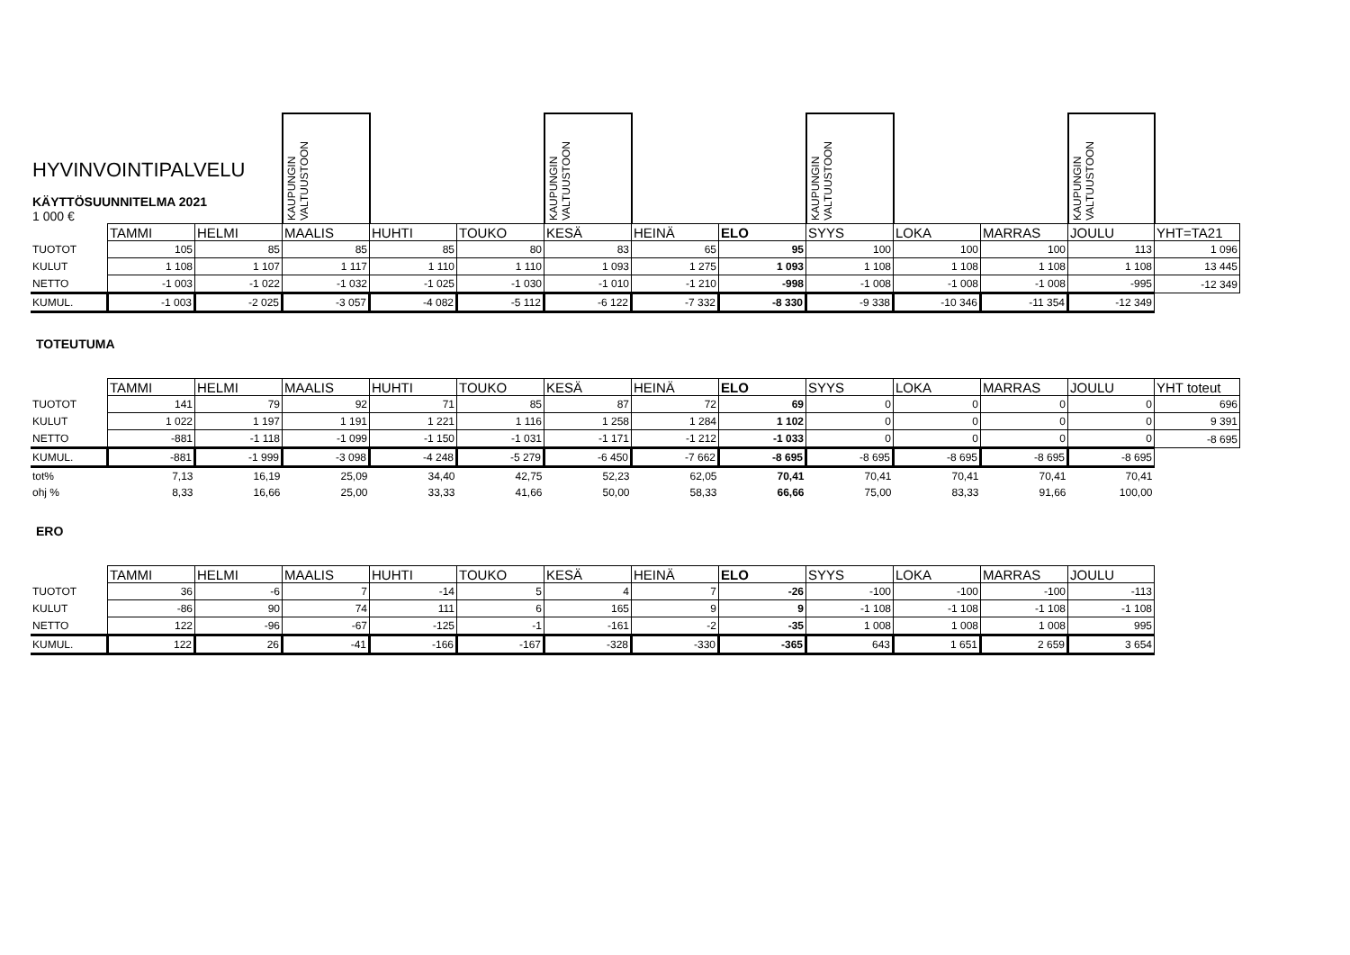| HYVINVOINTIPALVELU KÄYTTÖSUUNNITELMA 2021 1 000 € | | | KAUPUNGIN VALTUUSTOON | | | KAUPUNGIN VALTUUSTOON | | | KAUPUNGIN VALTUUSTOON | | | KAUPUNGIN VALTUUSTOON | |
| | TAMMI | HELMI | MAALIS | HUHTI | TOUKO | KESÄ | HEINÄ | ELO | SYYS | LOKA | MARRAS | JOULU | YHT=TA21 |
| TUOTOT | 105 | 85 | 85 | 85 | 80 | 83 | 65 | 95 | 100 | 100 | 100 | 113 | 1 096 |
| KULUT | 1 108 | 1 107 | 1 117 | 1 110 | 1 110 | 1 093 | 1 275 | 1 093 | 1 108 | 1 108 | 1 108 | 1 108 | 13 445 |
| NETTO | -1 003 | -1 022 | -1 032 | -1 025 | -1 030 | -1 010 | -1 210 | -998 | -1 008 | -1 008 | -1 008 | -995 | -12 349 |
| KUMUL. | -1 003 | -2 025 | -3 057 | -4 082 | -5 112 | -6 122 | -7 332 | -8 330 | -9 338 | -10 346 | -11 354 | -12 349 | |
TOTEUTUMA
| | TAMMI | HELMI | MAALIS | HUHTI | TOUKO | KESÄ | HEINÄ | ELO | SYYS | LOKA | MARRAS | JOULU | YHT toteut |
| TUOTOT | 141 | 79 | 92 | 71 | 85 | 87 | 72 | 69 | 0 | 0 | 0 | 0 | 696 |
| KULUT | 1 022 | 1 197 | 1 191 | 1 221 | 1 116 | 1 258 | 1 284 | 1 102 | 0 | 0 | 0 | 0 | 9 391 |
| NETTO | -881 | -1 118 | -1 099 | -1 150 | -1 031 | -1 171 | -1 212 | -1 033 | 0 | 0 | 0 | 0 | -8 695 |
| KUMUL. | -881 | -1 999 | -3 098 | -4 248 | -5 279 | -6 450 | -7 662 | -8 695 | -8 695 | -8 695 | -8 695 | -8 695 | |
| tot% | 7,13 | 16,19 | 25,09 | 34,40 | 42,75 | 52,23 | 62,05 | 70,41 | 70,41 | 70,41 | 70,41 | 70,41 | |
| ohj % | 8,33 | 16,66 | 25,00 | 33,33 | 41,66 | 50,00 | 58,33 | 66,66 | 75,00 | 83,33 | 91,66 | 100,00 | |
ERO
| | TAMMI | HELMI | MAALIS | HUHTI | TOUKO | KESÄ | HEINÄ | ELO | SYYS | LOKA | MARRAS | JOULU |
| TUOTOT | 36 | -6 | 7 | -14 | 5 | 4 | 7 | -26 | -100 | -100 | -100 | -113 |
| KULUT | -86 | 90 | 74 | 111 | 6 | 165 | 9 | 9 | -1 108 | -1 108 | -1 108 | -1 108 |
| NETTO | 122 | -96 | -67 | -125 | -1 | -161 | -2 | -35 | 1 008 | 1 008 | 1 008 | 995 |
| KUMUL. | 122 | 26 | -41 | -166 | -167 | -328 | -330 | -365 | 643 | 1 651 | 2 659 | 3 654 |